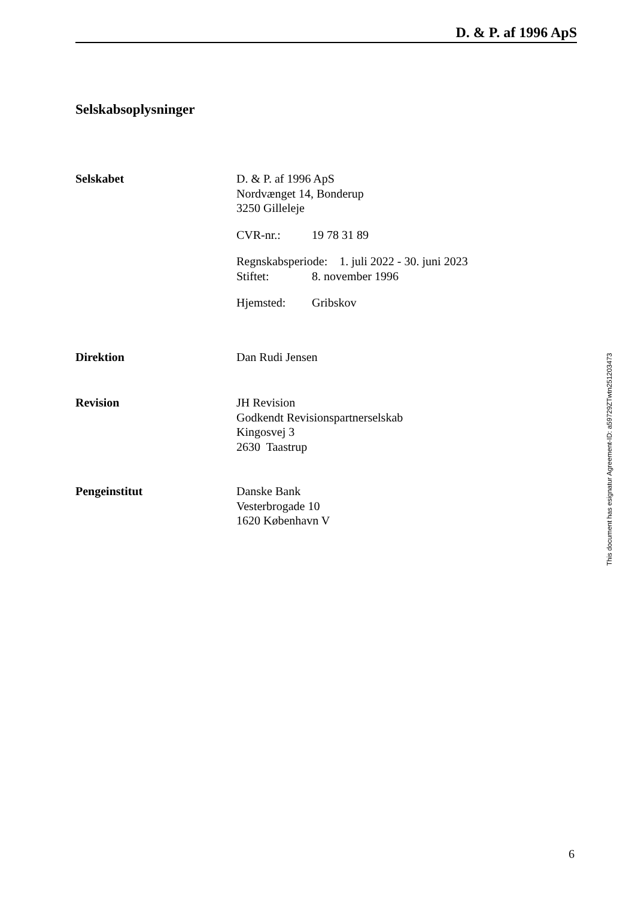D. & P. af 1996 ApS
Selskabsoplysninger
Selskabet D. & P. af 1996 ApS
Nordvænget 14, Bonderup
3250 Gilleleje
CVR-nr.: 19 78 31 89
Regnskabsperiode: 1. juli 2022 - 30. juni 2023
Stiftet: 8. november 1996
Hjemsted: Gribskov
Direktion Dan Rudi Jensen
Revision JH Revision
Godkendt Revisionspartnerselskab
Kingosvej 3
2630 Taastrup
Pengeinstitut Danske Bank
Vesterbrogade 10
1620 København V
6
This document has esignatur Agreement-ID: a59729ZTwtn251203473